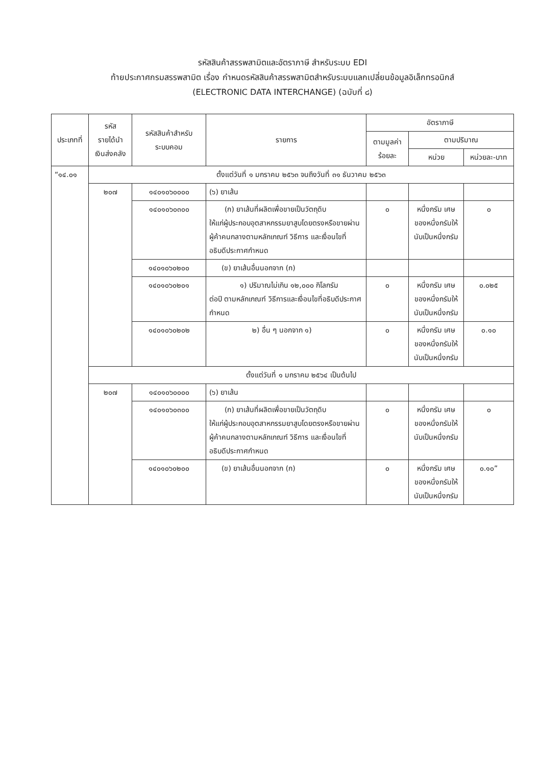รหัสสินค้าสรรพสามิตและอัตราภาษี สำหรับระบบ EDI
ท้ายประกาศกรมสรรพสามิต เรื่อง กำหนดรหัสสินค้าสรรพสามิตสำหรับระบบแลกเปลี่ยนข้อมูลอิเล็กทรอนิกส์
(ELECTRONIC DATA INTERCHANGE) (ฉบับที่ ๘)
| ประเภทที่ | รหัส รายได้นำ เงินส่งคลัง | รหัสสินค้าสำหรับ ระบบคอม | รายการ | อัตราภาษี | | |
| --- | --- | --- | --- | --- | --- | --- |
| | | | | ตามมูลค่า ร้อยละ | ตามปริมาณ | |
| | | | | | หน่วย | หน่วยละ-บาท |
| “๑๔.๐๑ | ตั้งแต่วันที่ ๑ มกราคม ๒๕๖๓ จนถึงวันที่ ๓๑ ธันวาคม ๒๕๖๓ | | | | | |
| | ๒๐๗ | ๑๔๐๑๐๖๐๐๐๐ | (๖) ยาเส้น | | | |
| | | ๑๔๐๑๐๖๐๓๐๐ | (ก) ยาเส้นที่ผลิตเพื่อขายเป็นวัตถุดิบ ให้แก่ผู้ประกอบอุตสาหกรรมยาสูบโดยตรงหรือขายผ่านผู้ค้าคนกลางตามหลักเกณฑ์ วิธีการ และเงื่อนไขที่อธิบดีประกาศกำหนด | ๐ | หนึ่งกรัม เศษของหนึ่งกรัมให้นับเป็นหนึ่งกรัม | ๐ |
| | | ๑๔๐๑๐๖๐๒๐๐ | (ข) ยาเส้นอื่นนอกจาก (ก) | | | |
| | | ๑๔๐๑๐๖๐๒๐๑ | ๑) ปริมาณไม่เกิน ๑๒,๐๐๐ กิโลกรัม ต่อปี ตามหลักเกณฑ์ วิธีการและเงื่อนไขที่อธิบดีประกาศกำหนด | ๐ | หนึ่งกรัม เศษของหนึ่งกรัมให้นับเป็นหนึ่งกรัม | ๐.๐๒๕ |
| | | ๑๔๐๑๐๖๐๒๐๒ | ๒) อื่น ๆ นอกจาก ๑) | ๐ | หนึ่งกรัม เศษของหนึ่งกรัมให้นับเป็นหนึ่งกรัม | ๐.๑๐ |
| | ตั้งแต่วันที่ ๑ มกราคม ๒๕๖๔ เป็นต้นไป | | | | | |
| | ๒๐๗ | ๑๔๐๑๐๖๐๐๐๐ | (๖) ยาเส้น | | | |
| | | ๑๔๐๑๐๖๐๓๐๐ | (ก) ยาเส้นที่ผลิตเพื่อขายเป็นวัตถุดิบ ให้แก่ผู้ประกอบอุตสาหกรรมยาสูบโดยตรงหรือขายผ่านผู้ค้าคนกลางตามหลักเกณฑ์ วิธีการ และเงื่อนไขที่อธิบดีประกาศกำหนด | ๐ | หนึ่งกรัม เศษของหนึ่งกรัมให้นับเป็นหนึ่งกรัม | ๐ |
| | | ๑๔๐๑๐๖๐๒๐๐ | (ข) ยาเส้นอื่นนอกจาก (ก) | ๐ | หนึ่งกรัม เศษของหนึ่งกรัมให้นับเป็นหนึ่งกรัม | ๐.๑๐” |